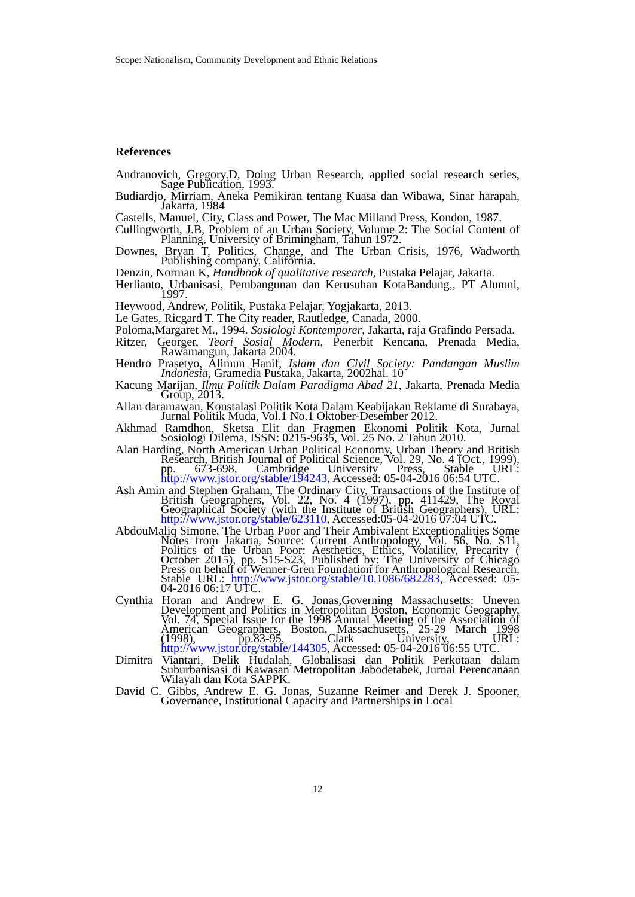Scope: Nationalism, Community Development and Ethnic Relations
References
Andranovich, Gregory.D, Doing Urban Research, applied social research series, Sage Publication, 1993.
Budiardjo, Mirriam, Aneka Pemikiran tentang Kuasa dan Wibawa, Sinar harapah, Jakarta, 1984
Castells, Manuel, City, Class and Power, The Mac Milland Press, Kondon, 1987.
Cullingworth, J.B, Problem of an Urban Society, Volume 2: The Social Content of Planning, University of Brimingham, Tahun 1972.
Downes, Bryan T, Politics, Change, and The Urban Crisis, 1976, Wadworth Publishing company, California.
Denzin, Norman K, Handbook of qualitative research, Pustaka Pelajar, Jakarta.
Herlianto, Urbanisasi, Pembangunan dan Kerusuhan KotaBandung,, PT Alumni, 1997.
Heywood, Andrew, Politik, Pustaka Pelajar, Yogjakarta, 2013.
Le Gates, Ricgard T. The City reader, Rautledge, Canada, 2000.
Poloma,Margaret M., 1994. Sosiologi Kontemporer, Jakarta, raja Grafindo Persada.
Ritzer, Georger, Teori Sosial Modern, Penerbit Kencana, Prenada Media, Rawamangun, Jakarta 2004.
Hendro Prasetyo, Alimun Hanif, Islam dan Civil Society: Pandangan Muslim Indonesia, Gramedia Pustaka, Jakarta, 2002hal. 10
Kacung Marijan, Ilmu Politik Dalam Paradigma Abad 21, Jakarta, Prenada Media Group, 2013.
Allan daramawan, Konstalasi Politik Kota Dalam Keabijakan Reklame di Surabaya, Jurnal Politik Muda, Vol.1 No.1 Oktober-Desember 2012.
Akhmad Ramdhon, Sketsa Elit dan Fragmen Ekonomi Politik Kota, Jurnal Sosiologi Dilema, ISSN: 0215-9635, Vol. 25 No. 2 Tahun 2010.
Alan Harding, North American Urban Political Economy, Urban Theory and British Research, British Journal of Political Science, Vol. 29, No. 4 (Oct., 1999), pp. 673-698, Cambridge University Press, Stable URL: http://www.jstor.org/stable/194243, Accessed: 05-04-2016 06:54 UTC.
Ash Amin and Stephen Graham, The Ordinary City, Transactions of the Institute of British Geographers, Vol. 22, No. 4 (1997), pp. 411429, The Royal Geographical Society (with the Institute of British Geographers), URL: http://www.jstor.org/stable/623110, Accessed:05-04-2016 07:04 UTC.
AbdouMaliq Simone, The Urban Poor and Their Ambivalent Exceptionalities Some Notes from Jakarta, Source: Current Anthropology, Vol. 56, No. S11, Politics of the Urban Poor: Aesthetics, Ethics, Volatility, Precarity ( October 2015), pp. S15-S23, Published by: The University of Chicago Press on behalf of Wenner-Gren Foundation for Anthropological Research, Stable URL: http://www.jstor.org/stable/10.1086/682283, Accessed: 05-04-2016 06:17 UTC.
Cynthia Horan and Andrew E. G. Jonas,Governing Massachusetts: Uneven Development and Politics in Metropolitan Boston, Economic Geography, Vol. 74, Special Issue for the 1998 Annual Meeting of the Association of American Geographers, Boston, Massachusetts, 25-29 March 1998 (1998), pp.83-95, Clark University, URL: http://www.jstor.org/stable/144305, Accessed: 05-04-2016 06:55 UTC.
Dimitra Viantari, Delik Hudalah, Globalisasi dan Politik Perkotaan dalam Suburbanisasi di Kawasan Metropolitan Jabodetabek, Jurnal Perencanaan Wilayah dan Kota SAPPK.
David C. Gibbs, Andrew E. G. Jonas, Suzanne Reimer and Derek J. Spooner, Governance, Institutional Capacity and Partnerships in Local
12